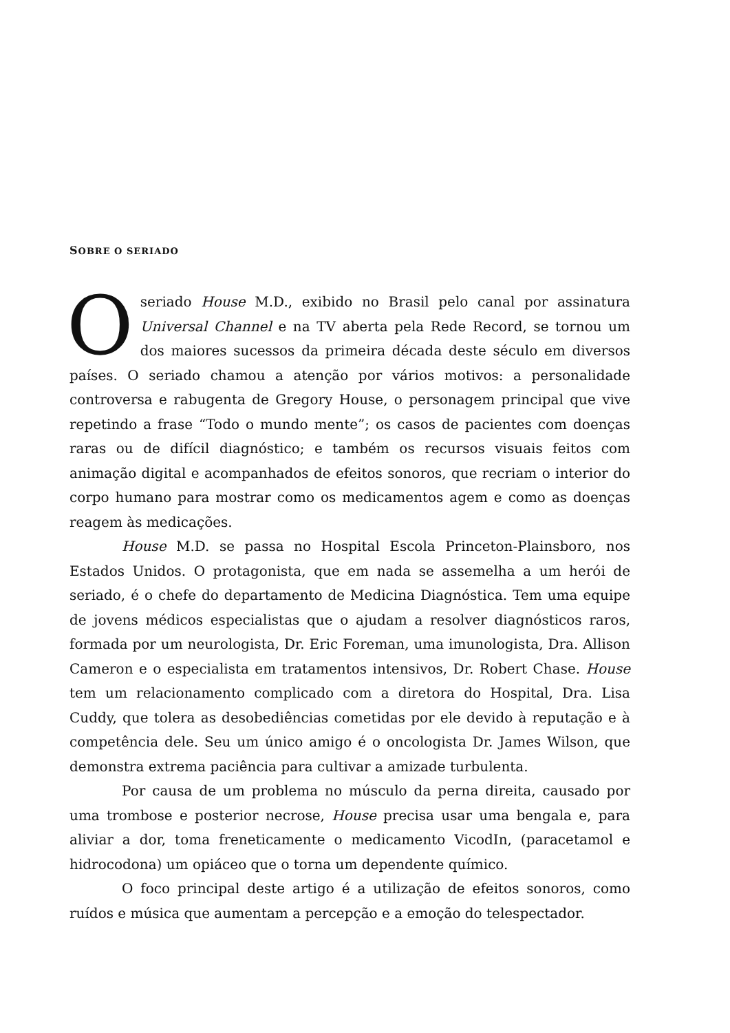SOBRE O SERIADO
Oseriado House M.D., exibido no Brasil pelo canal por assinatura Universal Channel e na TV aberta pela Rede Record, se tornou um dos maiores sucessos da primeira década deste século em diversos países. O seriado chamou a atenção por vários motivos: a personalidade controversa e rabugenta de Gregory House, o personagem principal que vive repetindo a frase “Todo o mundo mente”; os casos de pacientes com doenças raras ou de difícil diagnóstico; e também os recursos visuais feitos com animação digital e acompanhados de efeitos sonoros, que recriam o interior do corpo humano para mostrar como os medicamentos agem e como as doenças reagem às medicações.
House M.D. se passa no Hospital Escola Princeton-Plainsboro, nos Estados Unidos. O protagonista, que em nada se assemelha a um herói de seriado, é o chefe do departamento de Medicina Diagnóstica. Tem uma equipe de jovens médicos especialistas que o ajudam a resolver diagnósticos raros, formada por um neurologista, Dr. Eric Foreman, uma imunologista, Dra. Allison Cameron e o especialista em tratamentos intensivos, Dr. Robert Chase. House tem um relacionamento complicado com a diretora do Hospital, Dra. Lisa Cuddy, que tolera as desobediências cometidas por ele devido à reputação e à competência dele. Seu um único amigo é o oncologista Dr. James Wilson, que demonstra extrema paciência para cultivar a amizade turbulenta.
Por causa de um problema no músculo da perna direita, causado por uma trombose e posterior necrose, House precisa usar uma bengala e, para aliviar a dor, toma freneticamente o medicamento VicodIn, (paracetamol e hidrocodona) um opiáceo que o torna um dependente químico.
O foco principal deste artigo é a utilização de efeitos sonoros, como ruídos e música que aumentam a percepção e a emoção do telespectador.